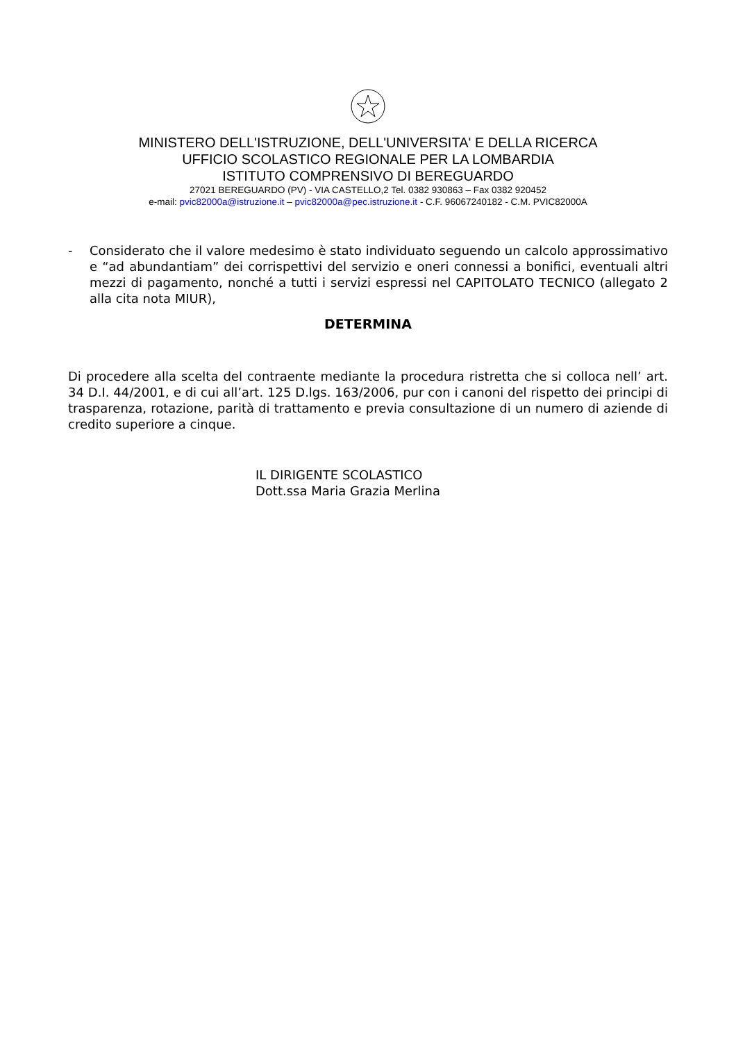MINISTERO DELL'ISTRUZIONE, DELL'UNIVERSITA' E DELLA RICERCA
UFFICIO SCOLASTICO REGIONALE PER LA LOMBARDIA
ISTITUTO COMPRENSIVO DI BEREGUARDO
27021 BEREGUARDO (PV) - VIA CASTELLO,2 Tel. 0382 930863 – Fax 0382 920452
e-mail: pvic82000a@istruzione.it – pvic82000a@pec.istruzione.it - C.F. 96067240182 - C.M. PVIC82000A
- Considerato che il valore medesimo è stato individuato seguendo un calcolo approssimativo e “ad abundantiam” dei corrispettivi del servizio e oneri connessi a bonifici, eventuali altri mezzi di pagamento, nonché a tutti i servizi espressi nel CAPITOLATO TECNICO (allegato 2 alla cita nota MIUR),
DETERMINA
Di procedere alla scelta del contraente mediante la procedura ristretta che si colloca nell’ art. 34 D.I. 44/2001, e di cui all’art. 125 D.lgs. 163/2006, pur con i canoni del rispetto dei principi di trasparenza, rotazione, parità di trattamento e previa consultazione di un numero di aziende di credito superiore a cinque.
IL DIRIGENTE SCOLASTICO
Dott.ssa Maria Grazia Merlina